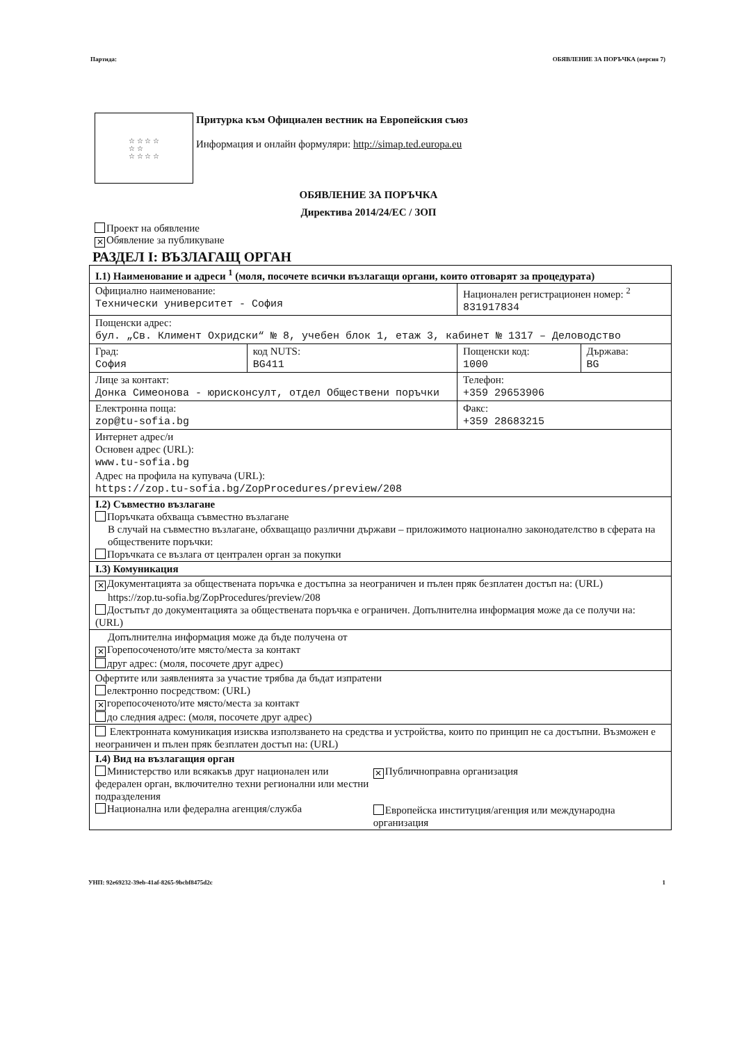Партида: ОБЯВЛЕНИЕ ЗА ПОРЪЧКА (версия 7)
☆ ☆ ☆ ☆
☆ ☆
☆ ☆ ☆ ☆
Притурка към Официален вестник на Европейския съюз
Информация и онлайн формуляри: http://simap.ted.europa.eu
ОБЯВЛЕНИЕ ЗА ПОРЪЧКА
Директива 2014/24/ЕС / ЗОП
Проект на обявление
✕ Обявление за публикуване
РАЗДЕЛ I: ВЪЗЛАГАЩ ОРГАН
| I.1) Наименование и адреси <sup>1</sup> (моля, посочете всички възлагащи органи, които отговарят за процедурата) | | | |
| Официално наименование: Технически университет - София | | Национален регистрационен номер: <sup>2</sup> 831917834 | |
| Пощенски адрес: бул. „Св. Климент Охридски“ № 8, учебен блок 1, етаж 3, кабинет № 1317 – Деловодство | | | |
| Град: София | код NUTS: BG411 | Пощенски код: 1000 | Държава: BG |
| Лице за контакт: Донка Симеонова - юрисконсулт, отдел Обществени поръчки | | Телефон: +359 29653906 | |
| Електронна поща: zop@tu-sofia.bg | | Факс: +359 28683215 | |
| Интернет адрес/и Основен адрес (URL): www.tu-sofia.bg Адрес на профила на купувача (URL): https://zop.tu-sofia.bg/ZopProcedures/preview/208 | | | |
| I.2) Съвместно възлагане Поръчката обхваща съвместно възлагане В случай на съвместно възлагане, обхващащо различни държави – приложимото национално законодателство в сферата на обществените поръчки: Поръчката се възлага от централен орган за покупки | | | |
| I.3) Комуникация | | | |
| ✕ Документацията за обществената поръчка е достъпна за неограничен и пълен пряк безплатен достъп на: (URL) https://zop.tu-sofia.bg/ZopProcedures/preview/208 Достъпът до документацията за обществената поръчка е ограничен. Допълнителна информация може да се получи на: (URL) | | | |
| Допълнителна информация може да бъде получена от ✕ Горепосоченото/ите място/места за контакт друг адрес: (моля, посочете друг адрес) | | | |
| Офертите или заявленията за участие трябва да бъдат изпратени електронно посредством: (URL) ✕ горепосоченото/ите място/места за контакт до следния адрес: (моля, посочете друг адрес) | | | |
| Електронната комуникация изисква използването на средства и устройства, които по принцип не са достъпни. Възможен е неограничен и пълен пряк безплатен достъп на: (URL) | | | |
| I.4) Вид на възлагащия орган Министерство или всякакъв друг национален или федерален орган, включително техни регионални или местни подразделения Национална или федерална агенция/служба ✕ Публичноправна организация Европейска институция/агенция или международна организация | | | |
УНП: 92e69232-39eb-41af-8265-9bcbf8475d2c 1